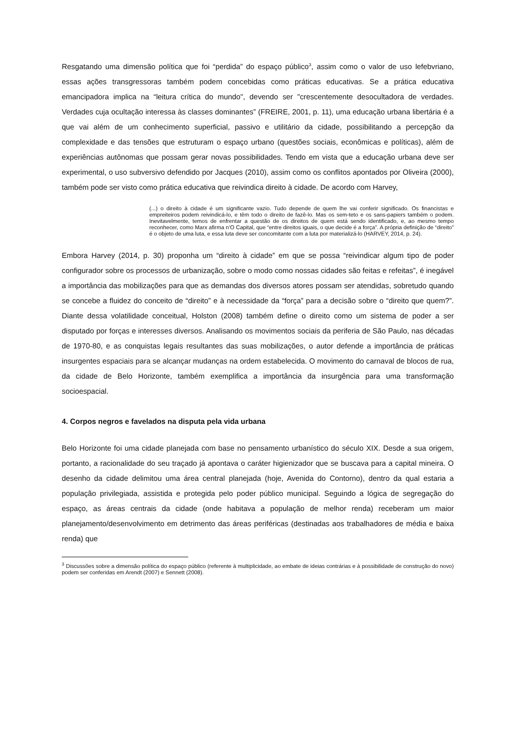Resgatando uma dimensão política que foi “perdida” do espaço público<sup>3</sup>, assim como o valor de uso lefebvriano, essas ações transgressoras também podem concebidas como práticas educativas. Se a prática educativa emancipadora implica na “leitura crítica do mundo", devendo ser "crescentemente desocultadora de verdades. Verdades cuja ocultação interessa às classes dominantes” (FREIRE, 2001, p. 11), uma educação urbana libertária é a que vai além de um conhecimento superficial, passivo e utilitário da cidade, possibilitando a percepção da complexidade e das tensões que estruturam o espaço urbano (questões sociais, econômicas e políticas), além de experiências autônomas que possam gerar novas possibilidades. Tendo em vista que a educação urbana deve ser experimental, o uso subversivo defendido por Jacques (2010), assim como os conflitos apontados por Oliveira (2000), também pode ser visto como prática educativa que reivindica direito à cidade. De acordo com Harvey,
(...) o direito à cidade é um significante vazio. Tudo depende de quem lhe vai conferir significado. Os financistas e empreiteiros podem reivindicá-lo, e têm todo o direito de fazê-lo. Mas os sem-teto e os sans-papiers também o podem. Inevitavelmente, temos de enfrentar a questão de os direitos de quem está sendo identificado, e, ao mesmo tempo reconhecer, como Marx afirma n’O Capital, que “entre direitos iguais, o que decide é a força”. A própria definição de “direito” é o objeto de uma luta, e essa luta deve ser concomitante com a luta por materializá-lo (HARVEY, 2014, p. 24).
Embora Harvey (2014, p. 30) proponha um “direito à cidade” em que se possa “reivindicar algum tipo de poder configurador sobre os processos de urbanização, sobre o modo como nossas cidades são feitas e refeitas”, é inegável a importância das mobilizações para que as demandas dos diversos atores possam ser atendidas, sobretudo quando se concebe a fluidez do conceito de “direito” e à necessidade da “força” para a decisão sobre o “direito que quem?”. Diante dessa volatilidade conceitual, Holston (2008) também define o direito como um sistema de poder a ser disputado por forças e interesses diversos. Analisando os movimentos sociais da periferia de São Paulo, nas décadas de 1970-80, e as conquistas legais resultantes das suas mobilizações, o autor defende a importância de práticas insurgentes espaciais para se alcançar mudanças na ordem estabelecida. O movimento do carnaval de blocos de rua, da cidade de Belo Horizonte, também exemplifica a importância da insurgência para uma transformação socioespacial.
4. Corpos negros e favelados na disputa pela vida urbana
Belo Horizonte foi uma cidade planejada com base no pensamento urbanístico do século XIX. Desde a sua origem, portanto, a racionalidade do seu traçado já apontava o caráter higienizador que se buscava para a capital mineira. O desenho da cidade delimitou uma área central planejada (hoje, Avenida do Contorno), dentro da qual estaria a população privilegiada, assistida e protegida pelo poder público municipal. Seguindo a lógica de segregação do espaço, as áreas centrais da cidade (onde habitava a população de melhor renda) receberam um maior planejamento/desenvolvimento em detrimento das áreas periféricas (destinadas aos trabalhadores de média e baixa renda) que
<sup>3</sup> Discussões sobre a dimensão política do espaço público (referente à multiplicidade, ao embate de ideias contrárias e à possibilidade de construção do novo) podem ser conferidas em Arendt (2007) e Sennett (2008).